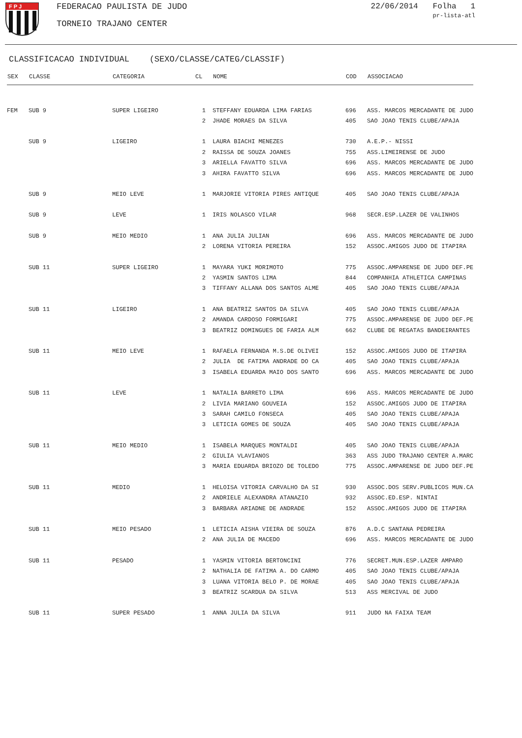F P J
FEDERACAO PAULISTA DE JUDO
TORNEIO TRAJANO CENTER
22/06/2014 Folha 1
pr-lista-atl
CLASSIFICACAO INDIVIDUAL (SEXO/CLASSE/CATEG/CLASSIF)
| SEX | CLASSE | CATEGORIA | CL | NOME | COD | ASSOCIACAO |
| --- | --- | --- | --- | --- | --- | --- |
| FEM | SUB 9 | SUPER LIGEIRO | 1 | STEFFANY EDUARDA LIMA FARIAS | 696 | ASS. MARCOS MERCADANTE DE JUDO |
| | | | 2 | JHADE MORAES DA SILVA | 405 | SAO JOAO TENIS CLUBE/APAJA |
| | SUB 9 | LIGEIRO | 1 | LAURA BIACHI MENEZES | 730 | A.E.P.- NISSI |
| | | | 2 | RAISSA DE SOUZA JOANES | 755 | ASS.LIMEIRENSE DE JUDO |
| | | | 3 | ARIELLA FAVATTO SILVA | 696 | ASS. MARCOS MERCADANTE DE JUDO |
| | | | 3 | AHIRA FAVATTO SILVA | 696 | ASS. MARCOS MERCADANTE DE JUDO |
| | SUB 9 | MEIO LEVE | 1 | MARJORIE VITORIA PIRES ANTIQUE | 405 | SAO JOAO TENIS CLUBE/APAJA |
| | SUB 9 | LEVE | 1 | IRIS NOLASCO VILAR | 968 | SECR.ESP.LAZER DE VALINHOS |
| | SUB 9 | MEIO MEDIO | 1 | ANA JULIA JULIAN | 696 | ASS. MARCOS MERCADANTE DE JUDO |
| | | | 2 | LORENA VITORIA PEREIRA | 152 | ASSOC.AMIGOS JUDO DE ITAPIRA |
| | SUB 11 | SUPER LIGEIRO | 1 | MAYARA YUKI MORIMOTO | 775 | ASSOC.AMPARENSE DE JUDO DEF.PE |
| | | | 2 | YASMIN SANTOS LIMA | 844 | COMPANHIA ATHLETICA CAMPINAS |
| | | | 3 | TIFFANY ALLANA DOS SANTOS ALME | 405 | SAO JOAO TENIS CLUBE/APAJA |
| | SUB 11 | LIGEIRO | 1 | ANA BEATRIZ SANTOS DA SILVA | 405 | SAO JOAO TENIS CLUBE/APAJA |
| | | | 2 | AMANDA CARDOSO FORMIGARI | 775 | ASSOC.AMPARENSE DE JUDO DEF.PE |
| | | | 3 | BEATRIZ DOMINGUES DE FARIA ALM | 662 | CLUBE DE REGATAS BANDEIRANTES |
| | SUB 11 | MEIO LEVE | 1 | RAFAELA FERNANDA M.S.DE OLIVEI | 152 | ASSOC.AMIGOS JUDO DE ITAPIRA |
| | | | 2 | JULIA DE FATIMA ANDRADE DO CA | 405 | SAO JOAO TENIS CLUBE/APAJA |
| | | | 3 | ISABELA EDUARDA MAIO DOS SANTO | 696 | ASS. MARCOS MERCADANTE DE JUDO |
| | SUB 11 | LEVE | 1 | NATALIA BARRETO LIMA | 696 | ASS. MARCOS MERCADANTE DE JUDO |
| | | | 2 | LIVIA MARIANO GOUVEIA | 152 | ASSOC.AMIGOS JUDO DE ITAPIRA |
| | | | 3 | SARAH CAMILO FONSECA | 405 | SAO JOAO TENIS CLUBE/APAJA |
| | | | 3 | LETICIA GOMES DE SOUZA | 405 | SAO JOAO TENIS CLUBE/APAJA |
| | SUB 11 | MEIO MEDIO | 1 | ISABELA MARQUES MONTALDI | 405 | SAO JOAO TENIS CLUBE/APAJA |
| | | | 2 | GIULIA VLAVIANOS | 363 | ASS JUDO TRAJANO CENTER A.MARC |
| | | | 3 | MARIA EDUARDA BRIOZO DE TOLEDO | 775 | ASSOC.AMPARENSE DE JUDO DEF.PE |
| | SUB 11 | MEDIO | 1 | HELOISA VITORIA CARVALHO DA SI | 930 | ASSOC.DOS SERV.PUBLICOS MUN.CA |
| | | | 2 | ANDRIELE ALEXANDRA ATANAZIO | 932 | ASSOC.ED.ESP. NINTAI |
| | | | 3 | BARBARA ARIADNE DE ANDRADE | 152 | ASSOC.AMIGOS JUDO DE ITAPIRA |
| | SUB 11 | MEIO PESADO | 1 | LETICIA AISHA VIEIRA DE SOUZA | 876 | A.D.C SANTANA PEDREIRA |
| | | | 2 | ANA JULIA DE MACEDO | 696 | ASS. MARCOS MERCADANTE DE JUDO |
| | SUB 11 | PESADO | 1 | YASMIN VITORIA BERTONCINI | 776 | SECRET.MUN.ESP.LAZER AMPARO |
| | | | 2 | NATHALIA DE FATIMA A. DO CARMO | 405 | SAO JOAO TENIS CLUBE/APAJA |
| | | | 3 | LUANA VITORIA BELO P. DE MORAE | 405 | SAO JOAO TENIS CLUBE/APAJA |
| | | | 3 | BEATRIZ SCARDUA DA SILVA | 513 | ASS MERCIVAL DE JUDO |
| | SUB 11 | SUPER PESADO | 1 | ANNA JULIA DA SILVA | 911 | JUDO NA FAIXA TEAM |